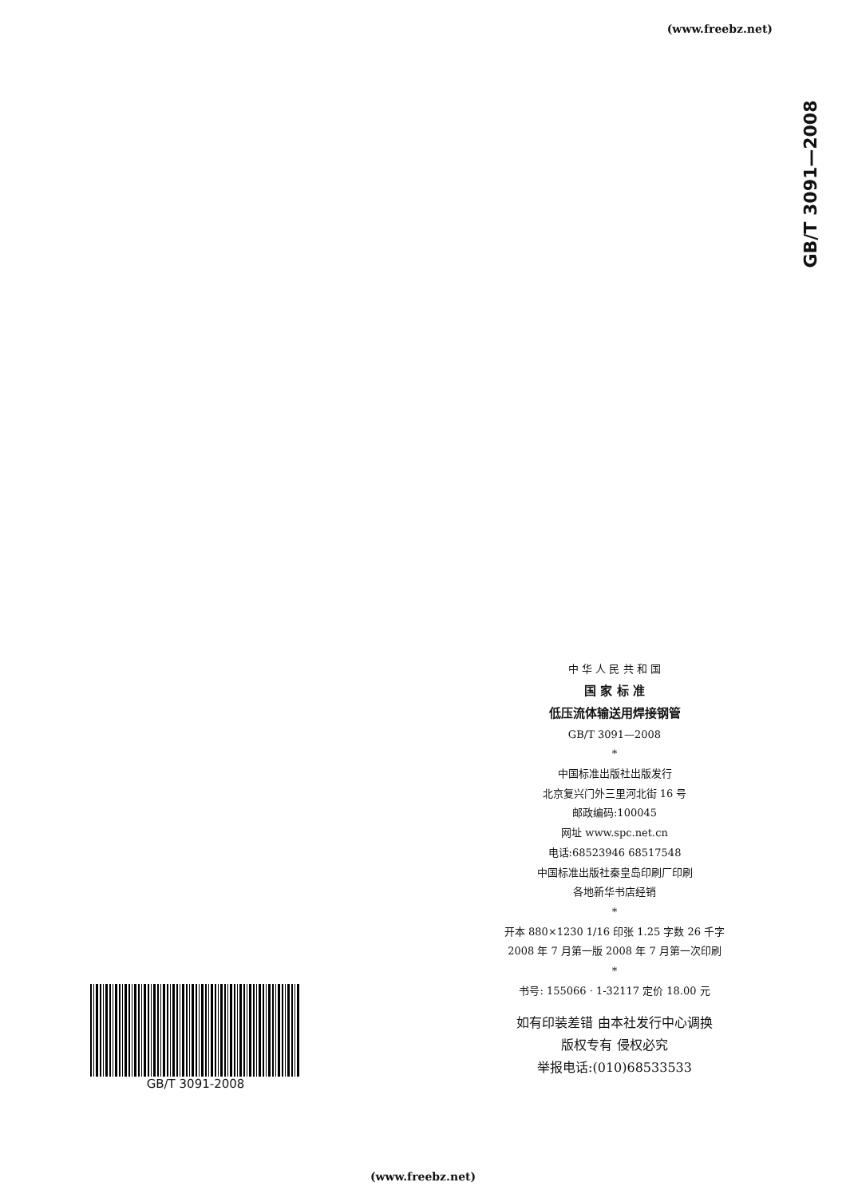(www.freebz.net)
GB/T 3091—2008
中 华 人 民 共 和 国
国 家 标 准
低压流体输送用焊接钢管
GB/T 3091—2008
*
中国标准出版社出版发行
北京复兴门外三里河北街 16 号
邮政编码:100045
网址 www.spc.net.cn
电话:68523946 68517548
中国标准出版社秦皇岛印刷厂印刷
各地新华书店经销
*
开本 880×1230 1/16 印张 1.25 字数 26 千字
2008 年 7 月第一版 2008 年 7 月第一次印刷
*
书号: 155066 · 1-32117 定价 18.00 元
如有印装差错 由本社发行中心调换
版权专有 侵权必究
举报电话:(010)68533533
GB/T 3091-2008
(www.freebz.net)